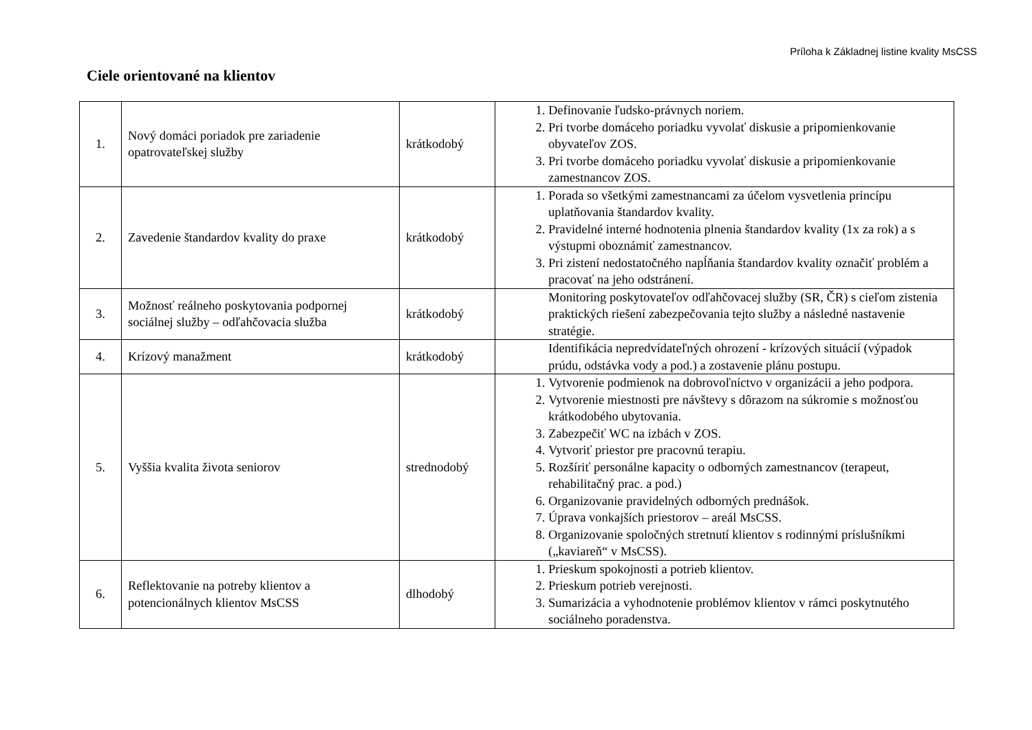Príloha k Základnej listine kvality MsCSS
Ciele orientované na klientov
| 1. | Nový domáci poriadok pre zariadenie opatrovateľskej služby | krátkodobý | 1. Definovanie ľudsko-právnych noriem. 2. Pri tvorbe domáceho poriadku vyvolať diskusie a pripomienkovanie obyvateľov ZOS. 3. Pri tvorbe domáceho poriadku vyvolať diskusie a pripomienkovanie zamestnancov ZOS. |
| 2. | Zavedenie štandardov kvality do praxe | krátkodobý | 1. Porada so všetkými zamestnancami za účelom vysvetlenia princípu uplatňovania štandardov kvality. 2. Pravidelné interné hodnotenia plnenia štandardov kvality (1x za rok) a s výstupmi oboznámiť zamestnancov. 3. Pri zistení nedostatočného napĺňania štandardov kvality označiť problém a pracovať na jeho odstránení. |
| 3. | Možnosť reálneho poskytovania podpornej sociálnej služby – odľahčovacia služba | krátkodobý | Monitoring poskytovateľov odľahčovacej služby (SR, ČR) s cieľom zistenia praktických riešení zabezpečovania tejto služby a následné nastavenie stratégie. |
| 4. | Krízový manažment | krátkodobý | Identifikácia nepredvídateľných ohrození - krízových situácií (výpadok prúdu, odstávka vody a pod.) a zostavenie plánu postupu. |
| 5. | Vyššia kvalita života seniorov | strednodobý | 1. Vytvorenie podmienok na dobrovoľníctvo v organizácii a jeho podpora. 2. Vytvorenie miestnosti pre návštevy s dôrazom na súkromie s možnosťou krátkodobého ubytovania. 3. Zabezpečiť WC na izbách v ZOS. 4. Vytvoriť priestor pre pracovnú terapiu. 5. Rozšíriť personálne kapacity o odborných zamestnancov (terapeut, rehabilitačný prac. a pod.) 6. Organizovanie pravidelných odborných prednášok. 7. Úprava vonkajších priestorov – areál MsCSS. 8. Organizovanie spoločných stretnutí klientov s rodinnými príslušníkmi („kaviareň“ v MsCSS). |
| 6. | Reflektovanie na potreby klientov a potencionálnych klientov MsCSS | dlhodobý | 1. Prieskum spokojnosti a potrieb klientov. 2. Prieskum potrieb verejnosti. 3. Sumarizácia a vyhodnotenie problémov klientov v rámci poskytnutého sociálneho poradenstva. |